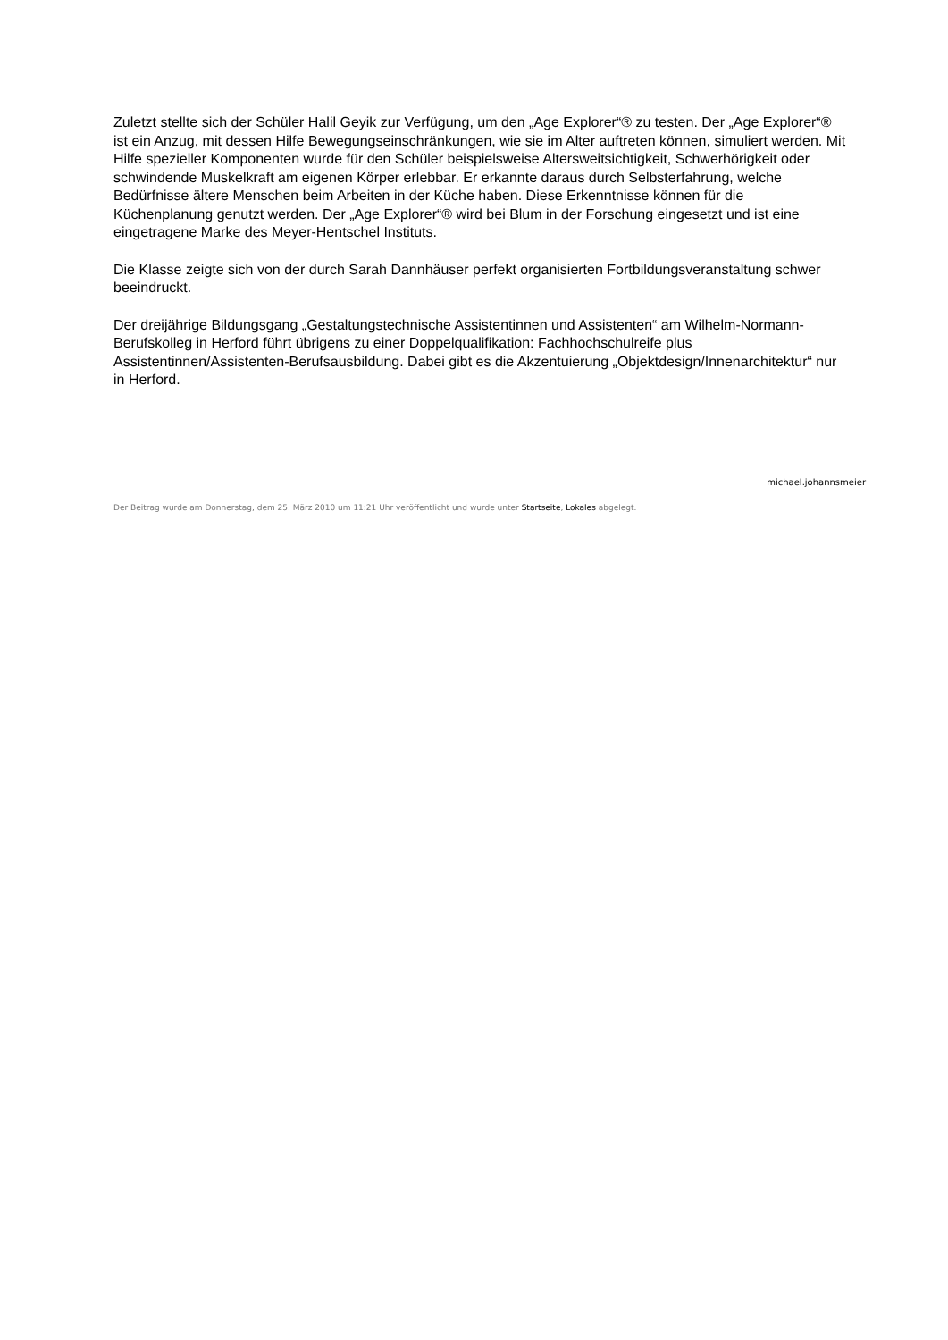Zuletzt stellte sich der Schüler Halil Geyik zur Verfügung, um den „Age Explorer“® zu testen. Der „Age Explorer“® ist ein Anzug, mit dessen Hilfe Bewegungseinschränkungen, wie sie im Alter auftreten können, simuliert werden. Mit Hilfe spezieller Komponenten wurde für den Schüler beispielsweise Altersweitsichtigkeit, Schwerhörigkeit oder schwindende Muskelkraft am eigenen Körper erlebbar. Er erkannte daraus durch Selbsterfahrung, welche Bedürfnisse ältere Menschen beim Arbeiten in der Küche haben. Diese Erkenntnisse können für die Küchenplanung genutzt werden. Der „Age Explorer“® wird bei Blum in der Forschung eingesetzt und ist eine eingetragene Marke des Meyer-Hentschel Instituts.
Die Klasse zeigte sich von der durch Sarah Dannhäuser perfekt organisierten Fortbildungsveranstaltung schwer beeindruckt.
Der dreijährige Bildungsgang „Gestaltungstechnische Assistentinnen und Assistenten“ am Wilhelm-Normann-Berufskolleg in Herford führt übrigens zu einer Doppelqualifikation: Fachhochschulreife plus Assistentinnen/Assistenten-Berufsausbildung. Dabei gibt es die Akzentuierung „Objektdesign/Innenarchitektur“ nur in Herford.
michael.johannsmeier
Der Beitrag wurde am Donnerstag, dem 25. März 2010 um 11:21 Uhr veröffentlicht und wurde unter Startseite, Lokales abgelegt.